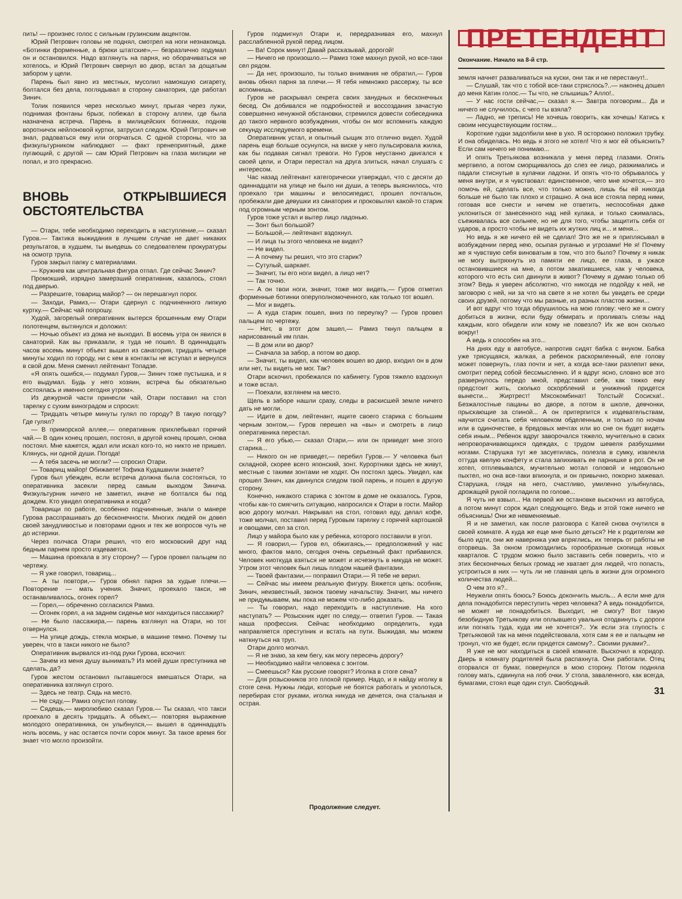пить! — произнес голос с сильным грузинским акцентом.
Юрий Петрович головы не поднял, смотрел на ноги незнакомца. «Ботинки форменные, а брюки штатские»,— безразлично подумал он и остановился. Надо взглянуть на парня, но оборачиваться не хотелось, и Юрий Петрович свернул во двор, встал за дощатым забором у щели.
Парень был явно из местных, мусолил намокшую сигарету, болтался без дела, поглядывал в сторону санатория, где работал Зинич.
Толик появился через несколько минут, прыгая через лужи, поднимая фонтаны брызг, побежал в сторону аллеи, где была назначена встреча. Парень в милицейских ботинках, подняв воротничок нейлоновой куртки, затрусил следом. Юрий Петрович не знал, радоваться ему или огорчаться. С одной стороны, что за физкультурником наблюдают — факт пренеприятный, даже пугающий, с другой — сам Юрий Петрович на глаза милиции не попал, и это прекрасно.
ВНОВЬ ОТКРЫВШИЕСЯ ОБСТОЯТЕЛЬСТВА
— Отари, тебе необходимо переходить в наступление,— сказал Гуров.— Тактика выжидания в лучшем случае не дает никаких результатов, в худшем, ты выедешь со следователем прокуратуры на осмотр трупа.
Гуров закрыл папку с материалами.
— Кружнев как центральная фигура отпал. Где сейчас Зинич?
Промокший, изрядно замерзший оперативник, казалось, стоял под дверью.
— Разрешите, товарищ майор? — он перешагнул порог.
— Заходи, Рамиз,— Отари сдернул с подчиненного липкую куртку.— Сейчас чай попрошу.
Худой, загорелый оперативник вытерся брошенным ему Отари полотенцем, вытянулся и доложил:
— Ночью объект из дома не выходил. В восемь утра он явился в санаторий. Как вы приказали, я туда не пошел. В одиннадцать часов восемь минут объект вышел из санатория, тридцать четыре минуты ходил по городу, ни с кем в контакты не вступал и вернулся в свой дом. Меня сменил лейтенант Топадзе.
«Я опять ошибся,— подумал Гуров,— Зинич тоже пустышка, и я его выдумал. Будь у него хозяин, встреча бы обязательно состоялась и именно сегодня утром».
Из дежурной части принесли чай, Отари поставил на стол тарелку с сухим виноградом и спросил:
— Тридцать четыре минуты гулял по городу? В такую погоду? Где гулял?
— В приморской аллее,— оперативник прихлебывал горячий чай.— В один конец прошел, постоял, в другой конец прошел, снова постоял. Мне кажется, ждал или искал кого-то, но никто не пришел. Клянусь, ни одной души. Погода!
— А тебя засечь не могли? — спросил Отари.
— Товарищ майор! Обижаете! Тофика Кудашвили знаете?
Гуров был убежден, если встреча должна была состояться, то оперативника засекли перед самым выходом Зинича. Физкультурник ничего не заметил, иначе не болтался бы под дождем. Кто увидел оперативника и когда?
Товарищи по работе, особенно подчиненные, знали о манере Гурова расспрашивать до бесконечности. Многих людей он довел своей занудливостью и повторами одних и тех же вопросов чуть не до истерики.
Через полчаса Отари решил, что его московский друг над бедным парнем просто издевается.
— Машина проехала в эту сторону? — Гуров провел пальцем по чертежу.
— Я уже говорил, товарищ...
— А ты повтори,— Гуров обнял парня за худые плечи.— Повторение — мать учения. Значит, проехало такси, не останавливалось, огонек горел?
— Горел,— обреченно согласился Рамиз.
— Огонек горел, а на заднем сиденье мог находиться пассажир?
— Не было пассажира,— парень взглянул на Отари, но тот отвернулся.
— На улице дождь, стекла мокрые, в машине темно. Почему ты уверен, что в такси никого не было?
Оперативник вырвался из-под руки Гурова, вскочил:
— Зачем из меня душу вынимать? Из моей души преступника не сделать, да?
Гуров жестом остановил пытавшегося вмешаться Отари, на оперативника взглянул строго.
— Здесь не театр. Сядь на место.
— Не сяду,— Рамиз опустил голову.
— Сядешь,— миролюбиво сказал Гуров.— Ты сказал, что такси проехало в десять тридцать. А объект,— повторяя выражение молодого оперативника, он улыбнулся,— вышел в одиннадцать ноль восемь, у нас остается почти сорок минут. За такое время бог знает что могло произойти.
Гуров подмигнул Отари и, передразнивая его, махнул расслабленной рукой перед лицом.
— Ва! Сорок минут! Давай рассказывай, дорогой!
— Ничего не произошло.— Рамиз тоже махнул рукой, но все-таки сел рядом.
— Да нет, произошло, ты только внимания не обратил,— Гуров вновь обнял парня за плечи.— Я тебя немножко рассержу, ты все вспомнишь.
Гуров не раскрывал секрета своих занудных и бесконечных бесед. Он добивался не подробностей и воссоздания зачастую совершенно ненужной обстановки, стремился довести собеседника до такого нервного возбуждения, чтобы он мог вспомнить каждую секунду исследуемого времени.
Оперативник устал, и опытный сыщик это отлично видел. Худой парень еще больше осунулся, на виске у него пульсировала жилка, как бы подавая сигнал тревоги. Но Гуров неустанно двигался к своей цели, и Отари перестал на друга злиться, начал слушать с интересом.
Час назад лейтенант категорически утверждал, что с десяти до одиннадцати на улице не было ни души, а теперь выяснилось, что проехало три машины и велосипедист, прошел почтальон, пробежали две девушки из санатория и проковылял какой-то старик под огромным черным зонтом.
Гуров тоже устал и вытер лицо ладонью.
— Зонт был большой?
— Большой,— лейтенант вздохнул.
— И лица ты этого человека не видел?
— Не видел.
— А почему ты решил, что это старик?
— Сутулый, шаркает.
— Значит, ты его ноги видел, а лицо нет?
— Так точно.
— А он твои ноги, значит, тоже мог видеть,— Гуров отметил форменные ботинки оперуполномоченного, как только тот вошел.
— Мог и видеть.
— А куда старик пошел, вниз по переулку? — Гуров провел пальцем по чертежу.
— Нет, в этот дом зашел,— Рамиз ткнул пальцем в нарисованный им план.
— В дом или во двор?
— Сначала за забор, а потом во двор.
— Значит, ты видел, как человек вошел во двор, входил он в дом или нет, ты видеть не мог. Так?
Отари вскочил, пробежался по кабинету. Гуров тяжело вздохнул и тоже встал.
— Поехали, взглянем на место.
Щель в заборе нашли сразу, следы в раскисшей земле ничего дать не могли.
— Идите в дом, лейтенант, ищите своего старика с большим черным зонтом,— Гуров перешел на «вы» и смотреть в лицо оперативника перестал.
— Я его убью,— сказал Отари,— или он приведет мне этого старика...
— Никого он не приведет,— перебил Гуров.— У человека был складной, скорее всего японский, зонт. Курортники здесь не живут, местные с такими зонтами не ходят. Он постоял здесь. Увидел, как прошел Зинич, как двинулся следом твой парень, и пошел в другую сторону.
Конечно, никакого старика с зонтом в доме не оказалось. Гуров, чтобы как-то смягчить ситуацию, напросился к Отари в гости. Майор всю дорогу молчал. Накрывал на стол, готовил еду, делал кофе, тоже молчал, поставил перед Гуровым тарелку с горячей картошкой и овощами, сел за стол.
Лицо у майора было как у ребенка, которого поставили в угол.
— Я говорил,— Гуров ел, обжигаясь,— предположений у нас много, фактов мало, сегодня очень серьезный факт прибавился. Человек ниоткуда взяться не может и исчезнуть в никуда не может. Утром этот человек был лишь плодом нашей фантазии.
— Твоей фантазии,— поправил Отари.— Я тебе не верил.
— Сейчас мы имеем реальную фигуру. Вяжется цепь: особняк, Зинич, неизвестный, звонок твоему начальству. Значит, мы ничего не придумываем, мы пока не можем что-либо доказать.
— Ты говорил, надо переходить в наступление. На кого наступать? — Розыскник идет по следу,— ответил Гуров. — Такая наша профессия. Сейчас необходимо определить, куда направляется преступник и встать на пути. Выжидая, мы можем наткнуться на труп.
Отари долго молчал.
— Я не знаю, за кем бегу, как могу пересечь дорогу?
— Необходимо найти человека с зонтом.
— Смеешься? Как русские говорят? Иголка в стоге сена?
— Для розыскников это плохой пример. Надо, и я найду иголку в стоге сена. Нужны люди, которые не боятся работать и уколоться, перебирая стог руками, иголка никуда не денется, она стальная и острая.
Продолжение следует.
ПРЕТЕНДЕНТ
Окончание. Начало на 8-й стр.
земля начнет разваливаться на куски, они так и не перестанут!..
— Слушай, так что с тобой все-таки стряслось?..— наконец дошел до меня Катин голос.— Ты что, не слышишь? Алло!..
— У нас гости сейчас,— сказал я.— Завтра поговорим... Да и ничего не случилось, с чего ты взяла?
— Ладно, не трепись! Не хочешь говорить, как хочешь! Катись к своим несуществующим гостям...
Короткие гудки задолбили мне в ухо. Я осторожно положил трубку. И она обиделась. Но ведь я этого не хотел! Что я мог ей объяснить? Если сам ничего не понимаю...
И опять Третьякова возникала у меня перед глазами. Опять мертвело, а потом сморщивалось до слез ее лицо, разжимались и падали стиснутые в кулачки ладони. И опять что-то обрывалось у меня внутри, и я чувствовал: единственное, чего мне хочется,— это помочь ей, сделать все, что только можно, лишь бы ей никогда больше не было так плохо и страшно. А она все стояла перед ними, готовая все снести и ничем не ответить, неспособная даже уклониться от занесенного над ней кулака, и только сжималась, съеживалась все сильнее, но не для того, чтобы защитить себя от ударов, а просто чтобы не видеть их жутких лиц и... и меня...
Но ведь я же ничего ей не сделал! Это же не я приплясывал в возбуждении перед нею, осыпая руганью и угрозами! Не я! Почему же я чувствую себя виноватым в том, что это было? Почему я никак не могу вытряхнуть из памяти ее лицо, ее глаза, в ужасе остановившиеся на мне, а потом закатившиеся, как у человека, которого что есть сил двинули в живот? Почему я думаю только об этом? Ведь я уверен абсолютно, что никогда не подойду к ней, не заговорю с ней, ни за что на свете я не хотел бы увидеть ее среди своих друзей, потому что мы разные, из разных пластов жизни...
И вот вдруг что тогда обрушилось на мою голову: чего же я смогу добиться в жизни, если буду обмирать и проливать слезы над каждым, кого обидели или кому не повезло? Их же вон сколько вокруг!
А ведь я способен на это...
На днях еду в автобусе, напротив сидят бабка с внуком. Бабка уже трясущаяся, жалкая, а ребенок раскормленный, еле голову может повернуть, глаз почти и нет, а когда все-таки разлепит веки, смотрит перед собой бессмысленно. И я вдруг ясно, словно все это развернулось передо мной, представил себе, как тяжко ему предстоит жить, сколько оскорблений и унижений придется вынести... Жиртрест! Мясокомбинат! Толстый! Сосиска!.. Безжалостные пацаны во дворе, а потом в школе, девчонки, прыскающие за спиной... А он притерпится к издевательствам, научится считать себя человеком обделенным, и только по ночам или в одиночестве, в бредовых мечтах или во сне он будет видеть себя иным... Ребенок вдруг заворочался тяжело, мучительно в своих непроворачивающихся одеждах, с трудом шевеля разбухшими ногами. Старушка тут же засуетилась, полезла в сумку, извлекла оттуда квелую конфету и стала запихивать ее парнишке в рот. Он не хотел, отплевывался, мучительно мотал головой и недовольно пыхтел, но она все-таки впихнула, и он привычно, покорно зажевал. Старушка, глядя на него, счастливо, умиленно улыбнулась, дрожащей рукой погладила по голове...
Я чуть не взвыл... На первой же остановке выскочил из автобуса, а потом минут сорок ждал следующего. Ведь и этой тоже ничего не объяснишь! Они же невменяемые.
Я и не заметил, как после разговора с Катей снова очутился в своей комнате. А куда же еще мне было деться? Не к родителям же было идти, они же наверняка уже впряглись, их теперь от работы не оторвешь. За окном громоздились горообразные скопища новых кварталов. С трудом можно было заставить себя поверить, что и этих бесконечных белых громад не хватает для людей, что попасть, устроиться в них — чуть ли не главная цель в жизни для огромного количества людей...
О чем это я?..
Неужели опять боюсь? Боюсь докончить мысль... А если мне для дела понадобится переступить через человека? А ведь понадобится, не может не понадобиться. Выходит, не смогу? Вот такую безобидную Третьякову или оплывшего увальня отодвинуть с дороги или погнать туда, куда им не хочется?.. Уж если эта глупость с Третьяковой так на меня подействовала, хотя сам я ее и пальцем не тронул, что же будет, если придется самому?.. Своими руками?..
Я уже не мог находиться в своей комнате. Выскочил в коридор. Дверь в комнату родителей была распахнута. Они работали. Отец оторвался от бумаг, повернулся в мою сторону. Потом подняла голову мать, сдвинула на лоб очки. У стола, заваленного, как всегда, бумагами, стоял еще один стул. Свободный.
31